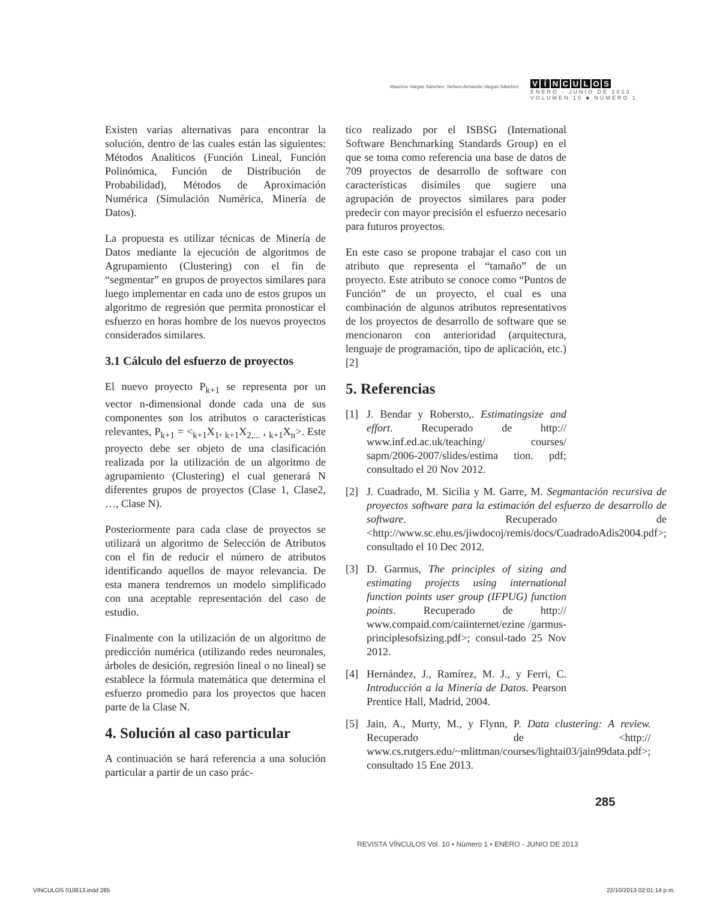Mauricio Vargas Sánchez, Nelson Armando Vargas Sánchez
VÍNCULOS
ENERO - JUNIO DE 2013
VOLUMEN 10 ■ NÚMERO 1
Existen varias alternativas para encontrar la solución, dentro de las cuales están las siguientes: Métodos Analíticos (Función Lineal, Función Polinómica, Función de Distribución de Probabilidad), Métodos de Aproximación Numérica (Simulación Numérica, Minería de Datos).
La propuesta es utilizar técnicas de Minería de Datos mediante la ejecución de algoritmos de Agrupamiento (Clustering) con el fin de “segmentar” en grupos de proyectos similares para luego implementar en cada uno de estos grupos un algoritmo de regresión que permita pronosticar el esfuerzo en horas hombre de los nuevos proyectos considerados similares.
3.1 Cálculo del esfuerzo de proyectos
El nuevo proyecto P<sub>k+1</sub> se representa por un vector n-dimensional donde cada una de sus componentes son los atributos o características relevantes, P<sub>k+1</sub> = <<sub>k+1</sub>X<sub>1</sub>, <sub>k+1</sub>X<sub>2,...</sub> , <sub>k+1</sub>X<sub>n</sub>>. Este proyecto debe ser objeto de una clasificación realizada por la utilización de un algoritmo de agrupamiento (Clustering) el cual generará N diferentes grupos de proyectos (Clase 1, Clase2, …, Clase N).
Posteriormente para cada clase de proyectos se utilizará un algoritmo de Selección de Atributos con el fin de reducir el número de atributos identificando aquellos de mayor relevancia. De esta manera tendremos un modelo simplificado con una aceptable representación del caso de estudio.
Finalmente con la utilización de un algoritmo de predicción numérica (utilizando redes neuronales, árboles de desición, regresión lineal o no lineal) se establece la fórmula matemática que determina el esfuerzo promedio para los proyectos que hacen parte de la Clase N.
4. Solución al caso particular
A continuación se hará referencia a una solución particular a partir de un caso prác-
tico realizado por el ISBSG (International Software Benchmarking Standards Group) en el que se toma como referencia una base de datos de 709 proyectos de desarrollo de software con características disímiles que sugiere una agrupación de proyectos similares para poder predecir con mayor precisión el esfuerzo necesario para futuros proyectos.
En este caso se propone trabajar el caso con un atributo que representa el “tamaño” de un proyecto. Este atributo se conoce como “Puntos de Función” de un proyecto, el cual es una combinación de algunos atributos representativos de los proyectos de desarrollo de software que se mencionaron con anterioridad (arquitectura, lenguaje de programación, tipo de aplicación, etc.) [2]
5. Referencias
[1] J. Bendar y Robersto,. Estimatingsize and effort. Recuperado de http:// www.inf.ed.ac.uk/teaching/ courses/ sapm/2006-2007/slides/estima tion. pdf; consultado el 20 Nov 2012.
[2] J. Cuadrado, M. Sicilia y M. Garre, M. Segmantación recursiva de proyectos software para la estimación del esfuerzo de desarrollo de software. Recuperado de <http://www.sc.ehu.es/jiwdocoj/remis/docs/CuadradoAdis2004.pdf>; consultado el 10 Dec 2012.
[3] D. Garmus, The principles of sizing and estimating projects using international function points user group (IFPUG) function points. Recuperado de http:// www.compaid.com/caiinternet/ezine /garmus-principlesofsizing.pdf>; consul-tado 25 Nov 2012.
[4] Hernández, J., Ramírez, M. J., y Ferri, C. Introducción a la Minería de Datos. Pearson Prentice Hall, Madrid, 2004.
[5] Jain, A., Murty, M., y Flynn, P. Data clustering: A review. Recuperado de <http:// www.cs.rutgers.edu/~mlittman/courses/lightai03/jain99data.pdf>; consultado 15 Ene 2013.
285
REVISTA VÍNCULOS Vol. 10 • Número 1 • ENERO - JUNIO DE 2013
VINCULOS 010813.indd 285 22/10/2013 02:01:14 p.m.